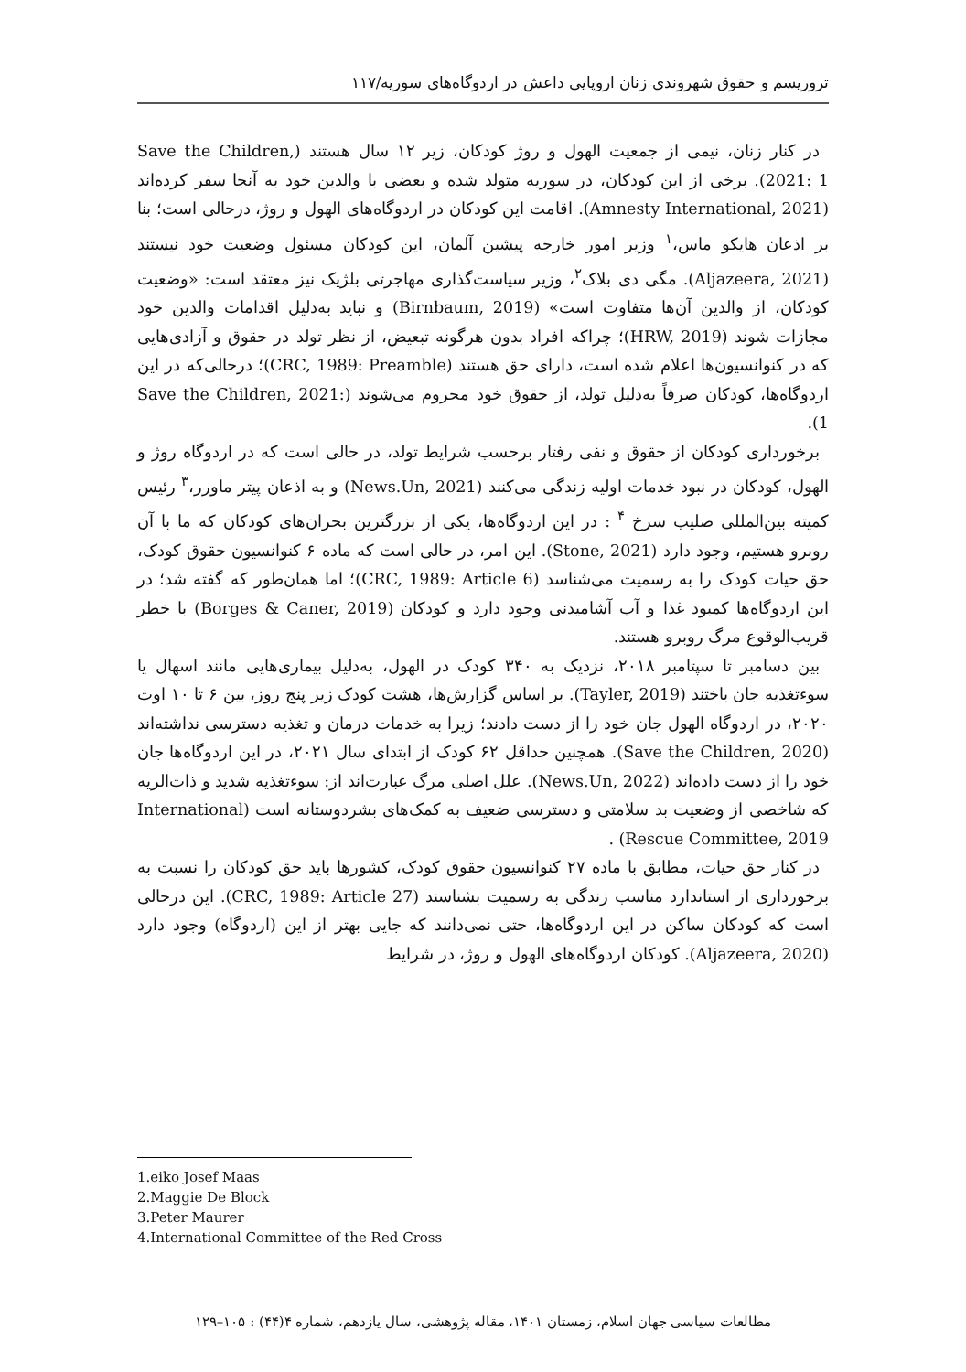تروریسم و حقوق شهروندی زنان اروپایی داعش در اردوگاه‌های سوریه/۱۱۷
در کنار زنان، نیمی از جمعیت الهول و روژ کودکان، زیر ۱۲ سال هستند (Save the Children, 2021: 1). برخی از این کودکان، در سوریه متولد شده و بعضی با والدین خود به آنجا سفر کرده‌اند (Amnesty International, 2021). اقامت این کودکان در اردوگاه‌های الهول و روژ، درحالی است؛ بنا بر اذعان هایکو ماس،<sup>۱</sup> وزیر امور خارجه پیشین آلمان، این کودکان مسئول وضعیت خود نیستند (Aljazeera, 2021). مگی دی بلاک<sup>۲</sup>، وزیر سیاست‌گذاری مهاجرتی بلژیک نیز معتقد است: «وضعیت کودکان، از والدین آن‌ها متفاوت است» (Birnbaum, 2019) و نباید به‌دلیل اقدامات والدین خود مجازات شوند (HRW, 2019)؛ چراکه افراد بدون هرگونه تبعیض، از نظر تولد در حقوق و آزادی‌هایی که در کنوانسیون‌ها اعلام شده است، دارای حق هستند (CRC, 1989: Preamble)؛ درحالی‌که در این اردوگاه‌ها، کودکان صرفاً به‌دلیل تولد، از حقوق خود محروم می‌شوند (Save the Children, 2021: 1).
برخورداری کودکان از حقوق و نفی رفتار برحسب شرایط تولد، در حالی است که در اردوگاه روژ و الهول، کودکان در نبود خدمات اولیه زندگی می‌کنند (News.Un, 2021) و به اذعان پیتر ماورر،<sup>۳</sup> رئیس کمیته بین‌المللی صلیب سرخ <sup>۴</sup> : در این اردوگاه‌ها، یکی از بزرگترین بحران‌های کودکان که ما با آن روبرو هستیم، وجود دارد (Stone, 2021). این امر، در حالی است که ماده ۶ کنوانسیون حقوق کودک، حق حیات کودک را به رسمیت می‌شناسد (CRC, 1989: Article 6)؛ اما همان‌طور که گفته شد؛ در این اردوگاه‌ها کمبود غذا و آب آشامیدنی وجود دارد و کودکان (Borges & Caner, 2019) با خطر قریب‌الوقوع مرگ روبرو هستند.
بین دسامبر تا سپتامبر ۲۰۱۸، نزدیک به ۳۴۰ کودک در الهول، به‌دلیل بیماری‌هایی مانند اسهال یا سوءتغذیه جان باختند (Tayler, 2019). بر اساس گزارش‌ها، هشت کودک زیر پنج روز، بین ۶ تا ۱۰ اوت ۲۰۲۰، در اردوگاه الهول جان خود را از دست دادند؛ زیرا به خدمات درمان و تغذیه دسترسی نداشته‌اند (Save the Children, 2020). همچنین حداقل ۶۲ کودک از ابتدای سال ۲۰۲۱، در این اردوگاه‌ها جان خود را از دست داده‌اند (News.Un, 2022). علل اصلی مرگ عبارت‌اند از: سوءتغذیه شدید و ذات‌الریه که شاخصی از وضعیت بد سلامتی و دسترسی ضعیف به کمک‌های بشردوستانه است (International Rescue Committee, 2019) .
در کنار حق حیات، مطابق با ماده ۲۷ کنوانسیون حقوق کودک، کشورها باید حق کودکان را نسبت به برخورداری از استاندارد مناسب زندگی به رسمیت بشناسند (CRC, 1989: Article 27). این درحالی است که کودکان ساکن در این اردوگاه‌ها، حتی نمی‌دانند که جایی بهتر از این (اردوگاه) وجود دارد (Aljazeera, 2020). کودکان اردوگاه‌های الهول و روژ، در شرایط
1.eiko Josef Maas
2.Maggie De Block
3.Peter Maurer
4.International Committee of the Red Cross
مطالعات سیاسی جهان اسلام، زمستان ۱۴۰۱، مقاله پژوهشی، سال یازدهم، شماره ۴(۴۴) : ۱۰۵–۱۲۹